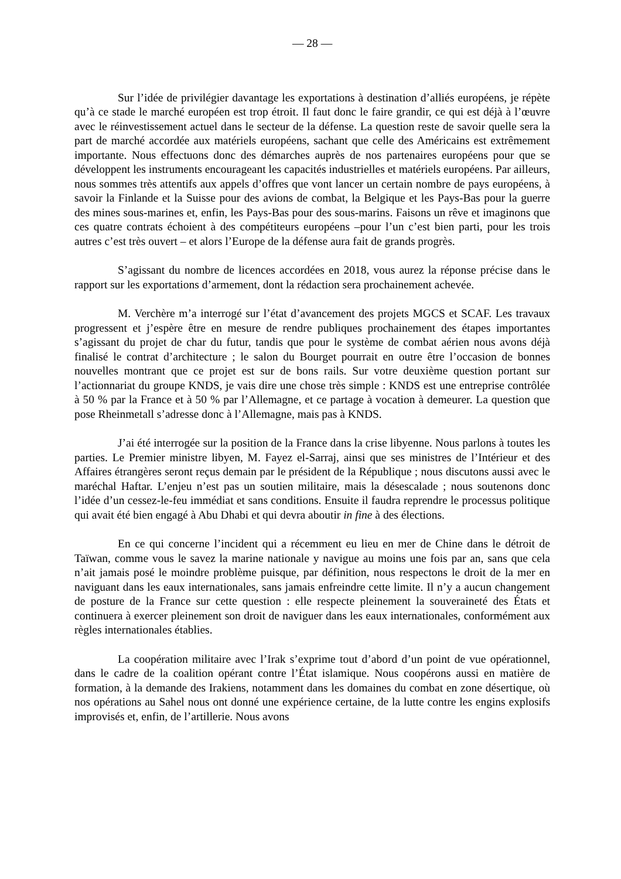— 28 —
Sur l’idée de privilégier davantage les exportations à destination d’alliés européens, je répète qu’à ce stade le marché européen est trop étroit. Il faut donc le faire grandir, ce qui est déjà à l’œuvre avec le réinvestissement actuel dans le secteur de la défense. La question reste de savoir quelle sera la part de marché accordée aux matériels européens, sachant que celle des Américains est extrêmement importante. Nous effectuons donc des démarches auprès de nos partenaires européens pour que se développent les instruments encourageant les capacités industrielles et matériels européens. Par ailleurs, nous sommes très attentifs aux appels d’offres que vont lancer un certain nombre de pays européens, à savoir la Finlande et la Suisse pour des avions de combat, la Belgique et les Pays-Bas pour la guerre des mines sous-marines et, enfin, les Pays-Bas pour des sous-marins. Faisons un rêve et imaginons que ces quatre contrats échoient à des compétiteurs européens –pour l’un c’est bien parti, pour les trois autres c’est très ouvert – et alors l’Europe de la défense aura fait de grands progrès.
S’agissant du nombre de licences accordées en 2018, vous aurez la réponse précise dans le rapport sur les exportations d’armement, dont la rédaction sera prochainement achevée.
M. Verchère m’a interrogé sur l’état d’avancement des projets MGCS et SCAF. Les travaux progressent et j’espère être en mesure de rendre publiques prochainement des étapes importantes s’agissant du projet de char du futur, tandis que pour le système de combat aérien nous avons déjà finalisé le contrat d’architecture ; le salon du Bourget pourrait en outre être l’occasion de bonnes nouvelles montrant que ce projet est sur de bons rails. Sur votre deuxième question portant sur l’actionnariat du groupe KNDS, je vais dire une chose très simple : KNDS est une entreprise contrôlée à 50 % par la France et à 50 % par l’Allemagne, et ce partage à vocation à demeurer. La question que pose Rheinmetall s’adresse donc à l’Allemagne, mais pas à KNDS.
J’ai été interrogée sur la position de la France dans la crise libyenne. Nous parlons à toutes les parties. Le Premier ministre libyen, M. Fayez el-Sarraj, ainsi que ses ministres de l’Intérieur et des Affaires étrangères seront reçus demain par le président de la République ; nous discutons aussi avec le maréchal Haftar. L’enjeu n’est pas un soutien militaire, mais la désescalade ; nous soutenons donc l’idée d’un cessez-le-feu immédiat et sans conditions. Ensuite il faudra reprendre le processus politique qui avait été bien engagé à Abu Dhabi et qui devra aboutir in fine à des élections.
En ce qui concerne l’incident qui a récemment eu lieu en mer de Chine dans le détroit de Taïwan, comme vous le savez la marine nationale y navigue au moins une fois par an, sans que cela n’ait jamais posé le moindre problème puisque, par définition, nous respectons le droit de la mer en naviguant dans les eaux internationales, sans jamais enfreindre cette limite. Il n’y a aucun changement de posture de la France sur cette question : elle respecte pleinement la souveraineté des États et continuera à exercer pleinement son droit de naviguer dans les eaux internationales, conformément aux règles internationales établies.
La coopération militaire avec l’Irak s’exprime tout d’abord d’un point de vue opérationnel, dans le cadre de la coalition opérant contre l’État islamique. Nous coopérons aussi en matière de formation, à la demande des Irakiens, notamment dans les domaines du combat en zone désertique, où nos opérations au Sahel nous ont donné une expérience certaine, de la lutte contre les engins explosifs improvisés et, enfin, de l’artillerie. Nous avons